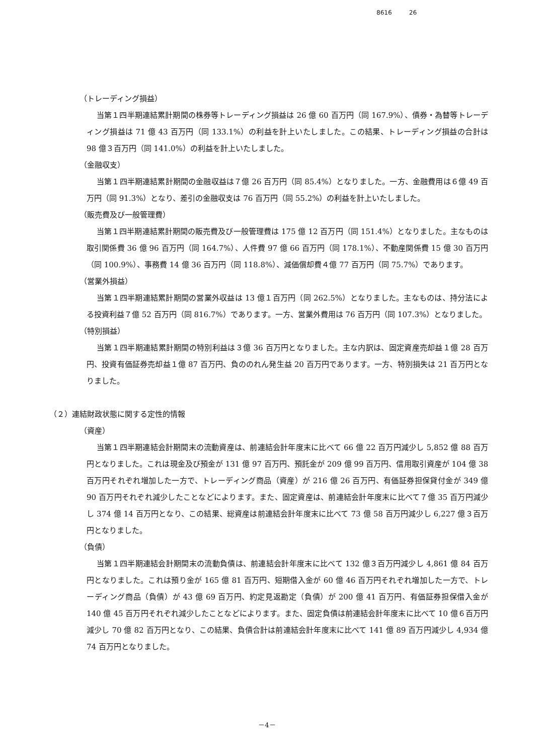8616 26
（トレーディング損益）
当第１四半期連結累計期間の株券等トレーディング損益は 26 億 60 百万円（同 167.9%）、債券・為替等トレーディング損益は 71 億 43 百万円（同 133.1%）の利益を計上いたしました。この結果、トレーディング損益の合計は 98 億３百万円（同 141.0%）の利益を計上いたしました。
（金融収支）
当第１四半期連結累計期間の金融収益は７億 26 百万円（同 85.4%）となりました。一方、金融費用は６億 49 百万円（同 91.3%）となり、差引の金融収支は 76 百万円（同 55.2%）の利益を計上いたしました。
（販売費及び一般管理費）
当第１四半期連結累計期間の販売費及び一般管理費は 175 億 12 百万円（同 151.4%）となりました。主なものは取引関係費 36 億 96 百万円（同 164.7%）、人件費 97 億 66 百万円（同 178.1%）、不動産関係費 15 億 30 百万円（同 100.9%）、事務費 14 億 36 百万円（同 118.8%）、減価償却費４億 77 百万円（同 75.7%）であります。
（営業外損益）
当第１四半期連結累計期間の営業外収益は 13 億１百万円（同 262.5%）となりました。主なものは、持分法による投資利益７億 52 百万円（同 816.7%）であります。一方、営業外費用は 76 百万円（同 107.3%）となりました。
（特別損益）
当第１四半期連結累計期間の特別利益は３億 36 百万円となりました。主な内訳は、固定資産売却益１億 28 百万円、投資有価証券売却益１億 87 百万円、負ののれん発生益 20 百万円であります。一方、特別損失は 21 百万円となりました。
（２）連結財政状態に関する定性的情報
（資産）
当第１四半期連結会計期間末の流動資産は、前連結会計年度末に比べて 66 億 22 百万円減少し 5,852 億 88 百万円となりました。これは現金及び預金が 131 億 97 百万円、預託金が 209 億 99 百万円、信用取引資産が 104 億 38 百万円それぞれ増加した一方で、トレーディング商品（資産）が 216 億 26 百万円、有価証券担保貸付金が 349 億 90 百万円それぞれ減少したことなどによります。また、固定資産は、前連結会計年度末に比べて７億 35 百万円減少し 374 億 14 百万円となり、この結果、総資産は前連結会計年度末に比べて 73 億 58 百万円減少し 6,227 億３百万円となりました。
（負債）
当第１四半期連結会計期間末の流動負債は、前連結会計年度末に比べて 132 億３百万円減少し 4,861 億 84 百万円となりました。これは預り金が 165 億 81 百万円、短期借入金が 60 億 46 百万円それぞれ増加した一方で、トレーディング商品（負債）が 43 億 69 百万円、約定見返勘定（負債）が 200 億 41 百万円、有価証券担保借入金が 140 億 45 百万円それぞれ減少したことなどによります。また、固定負債は前連結会計年度末に比べて 10 億６百万円減少し 70 億 82 百万円となり、この結果、負債合計は前連結会計年度末に比べて 141 億 89 百万円減少し 4,934 億 74 百万円となりました。
－4－